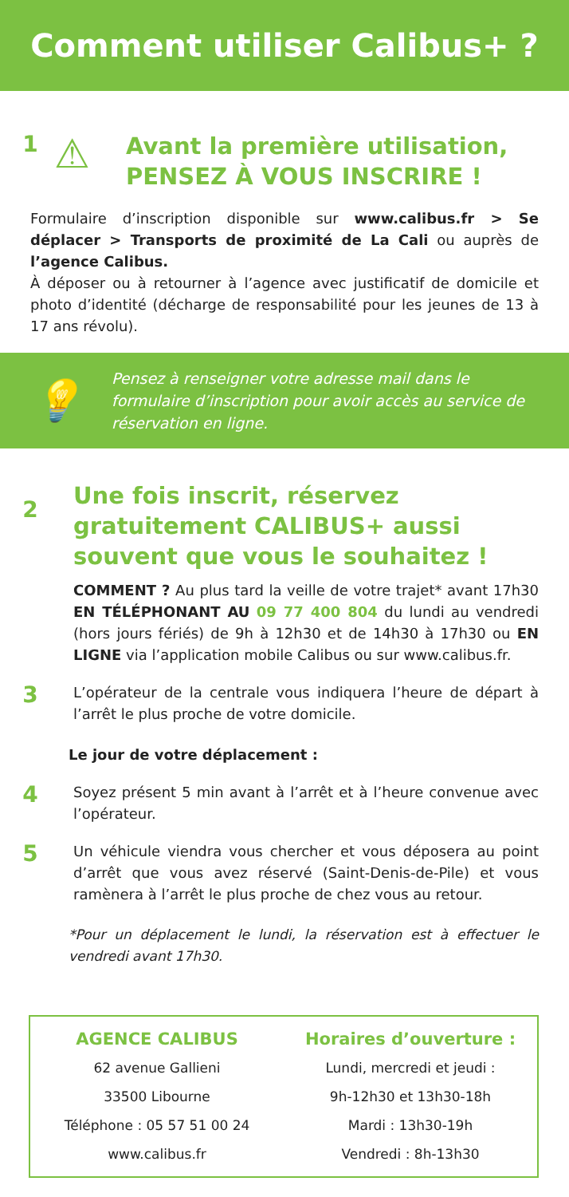Comment utiliser Calibus+ ?
1
⚠
Avant la première utilisation,
PENSEZ À VOUS INSCRIRE !
Formulaire d’inscription disponible sur www.calibus.fr > Se déplacer > Transports de proximité de La Cali ou auprès de l’agence Calibus.
À déposer ou à retourner à l’agence avec justificatif de domicile et photo d’identité (décharge de responsabilité pour les jeunes de 13 à 17 ans révolu).
💡
Pensez à renseigner votre adresse mail dans le formulaire d’inscription pour avoir accès au service de réservation en ligne.
2
Une fois inscrit, réservez gratuitement CALIBUS+ aussi souvent que vous le souhaitez !
COMMENT ? Au plus tard la veille de votre trajet* avant 17h30 EN TÉLÉPHONANT AU 09 77 400 804 du lundi au vendredi (hors jours fériés) de 9h à 12h30 et de 14h30 à 17h30 ou EN LIGNE via l’application mobile Calibus ou sur www.calibus.fr.
3
L’opérateur de la centrale vous indiquera l’heure de départ à l’arrêt le plus proche de votre domicile.
Le jour de votre déplacement :
4
Soyez présent 5 min avant à l’arrêt et à l’heure convenue avec l’opérateur.
5
Un véhicule viendra vous chercher et vous déposera au point d’arrêt que vous avez réservé (Saint-Denis-de-Pile) et vous ramènera à l’arrêt le plus proche de chez vous au retour.
*Pour un déplacement le lundi, la réservation est à effectuer le vendredi avant 17h30.
AGENCE CALIBUS
62 avenue Gallieni
33500 Libourne
Téléphone : 05 57 51 00 24
www.calibus.fr
Horaires d’ouverture :
Lundi, mercredi et jeudi :
9h-12h30 et 13h30-18h
Mardi : 13h30-19h
Vendredi : 8h-13h30